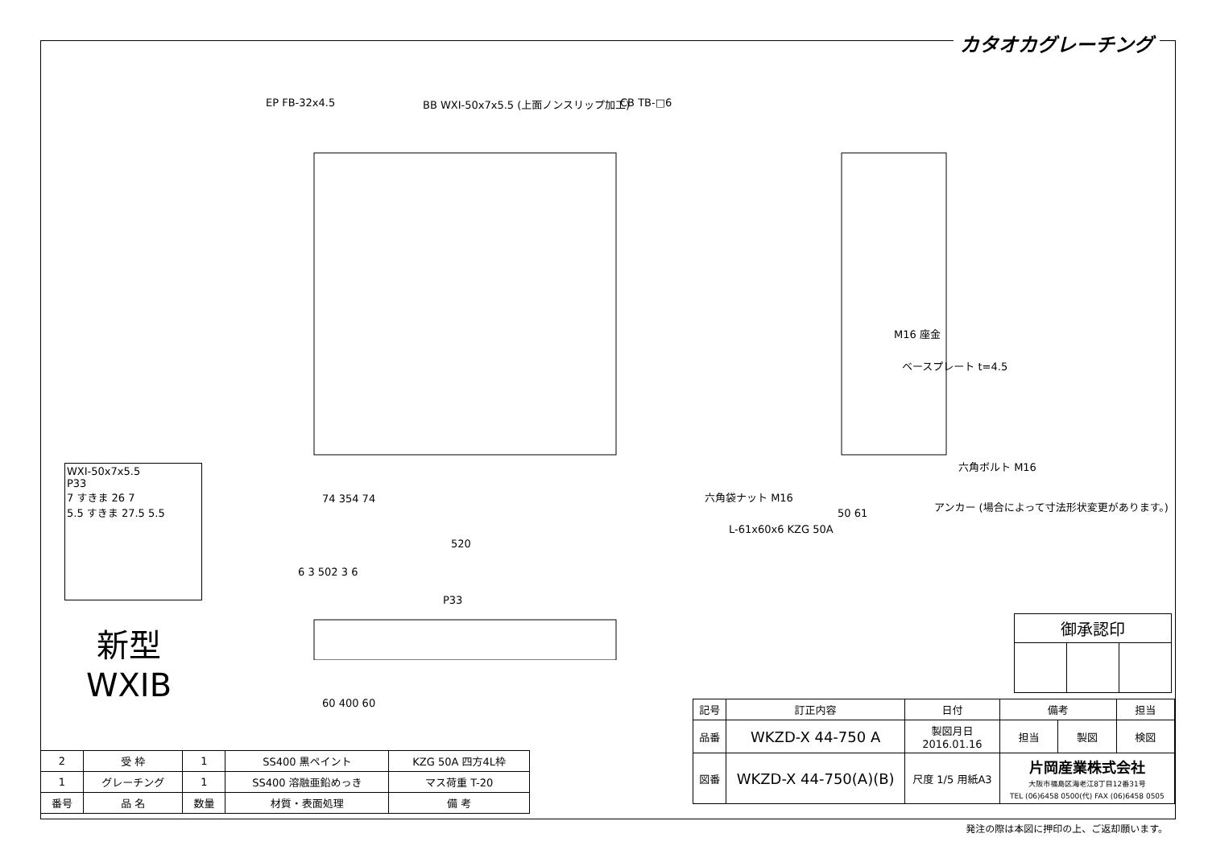カタオカグレーチング
EP FB-32x4.5
BB WXI-50x7x5.5 (上面ノンスリップ加工)
CB TB-□6
74 354 74
520
6 3 502 3 6
P33
60 400 60
M16 座金
ベースプレート t=4.5
六角ボルト M16
六角袋ナット M16
アンカー (場合によって寸法形状変更があります。)
L-61x60x6 KZG 50A
50 61
WXI-50x7x5.5
P33
7 すきま 26 7
5.5 すきま 27.5 5.5
新型
WXIB
| 御承認印 | | |
| 2 | 受 枠 | 1 | SS400 黒ペイント | KZG 50A 四方4L枠 |
| 1 | グレーチング | 1 | SS400 溶融亜鉛めっき | マス荷重 T-20 |
| 番号 | 品 名 | 数量 | 材質・表面処理 | 備 考 |
| 記号 | 訂正内容 | 日付 | 備考 | | 担当 |
| 品番 | WKZD-X 44-750 A | 製図月日 2016.01.16 | 担当 | 製図 | 検図 |
| 図番 | WKZD-X 44-750(A)(B) | 尺度 1/5 用紙A3 | 片岡産業株式会社 大阪市福島区海老江8丁目12番31号 TEL (06)6458 0500(代) FAX (06)6458 0505 | | |
発注の際は本図に押印の上、ご返却願います。